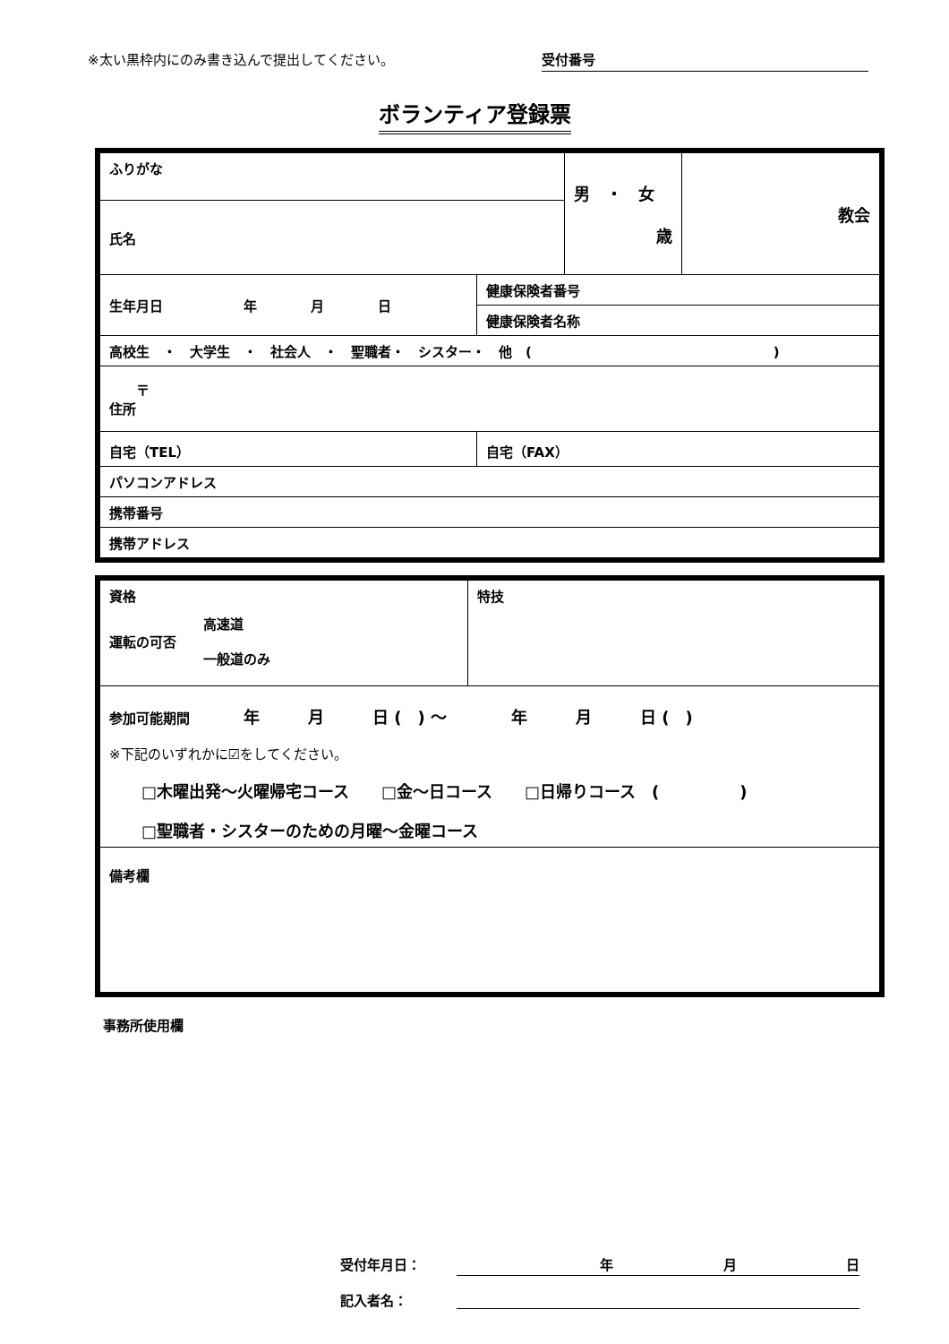※太い黒枠内にのみ書き込んで提出してください。
受付番号
ボランティア登録票
| ふりがな | | 男 ・ 女 歳 | 教会 |
| 氏名 | | | |
| 生年月日 年 月 日 | 健康保険者番号 | | |
| | 健康保険者名称 | | |
| 高校生 ・ 大学生 ・ 社会人 ・ 聖職者・ シスター・ 他 ( ) | | | |
| 〒 住所 | | | |
| 自宅（TEL） | 自宅（FAX） | | |
| パソコンアドレス | | | |
| 携帯番号 | | | |
| 携帯アドレス | | | |
| 資格 運転の可否 高速道 一般道のみ | 特技 |
| 参加可能期間 年 月 日 ( ) ～ 年 月 日 ( ) ※下記のいずれかに☑をしてください。 □木曜出発～火曜帰宅コース □金～日コース □日帰りコース ( ) □聖職者・シスターのための月曜～金曜コース | |
| 備考欄 | |
事務所使用欄
受付年月日： 年 月 日
記入者名：